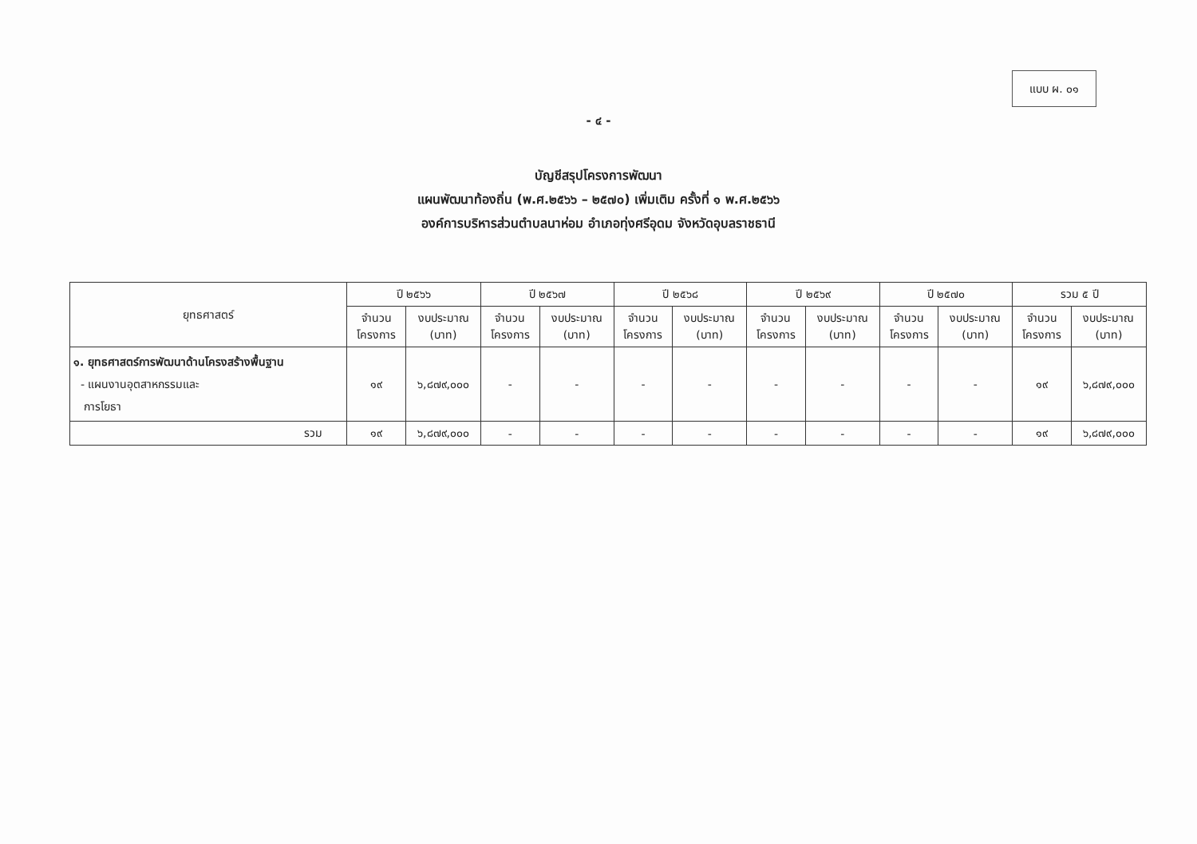แบบ ผ. ๐๑
- ๔ -
บัญชีสรุปโครงการพัฒนา
แผนพัฒนาท้องถิ่น (พ.ศ.๒๕๖๖ – ๒๕๗๐) เพิ่มเติม ครั้งที่ ๑ พ.ศ.๒๕๖๖
องค์การบริหารส่วนตำบลนาห่อม อำเภอทุ่งศรีอุดม จังหวัดอุบลราชธานี
| ยุทธศาสตร์ | ปี ๒๕๖๖ | | ปี ๒๕๖๗ | | ปี ๒๕๖๘ | | ปี ๒๕๖๙ | | ปี ๒๕๗๐ | | รวม ๕ ปี | |
| --- | --- | --- | --- | --- | --- | --- | --- | --- | --- | --- | --- | --- |
| | จำนวน โครงการ | งบประมาณ (บาท) | จำนวน โครงการ | งบประมาณ (บาท) | จำนวน โครงการ | งบประมาณ (บาท) | จำนวน โครงการ | งบประมาณ (บาท) | จำนวน โครงการ | งบประมาณ (บาท) | จำนวน โครงการ | งบประมาณ (บาท) |
| ๑. ยุทธศาสตร์การพัฒนาด้านโครงสร้างพื้นฐาน - แผนงานอุตสาหกรรมและ การโยธา | ๑๙ | ๖,๘๗๙,๐๐๐ | - | - | - | - | - | - | - | - | ๑๙ | ๖,๘๗๙,๐๐๐ |
| รวม | ๑๙ | ๖,๘๗๙,๐๐๐ | - | - | - | - | - | - | - | - | ๑๙ | ๖,๘๗๙,๐๐๐ |